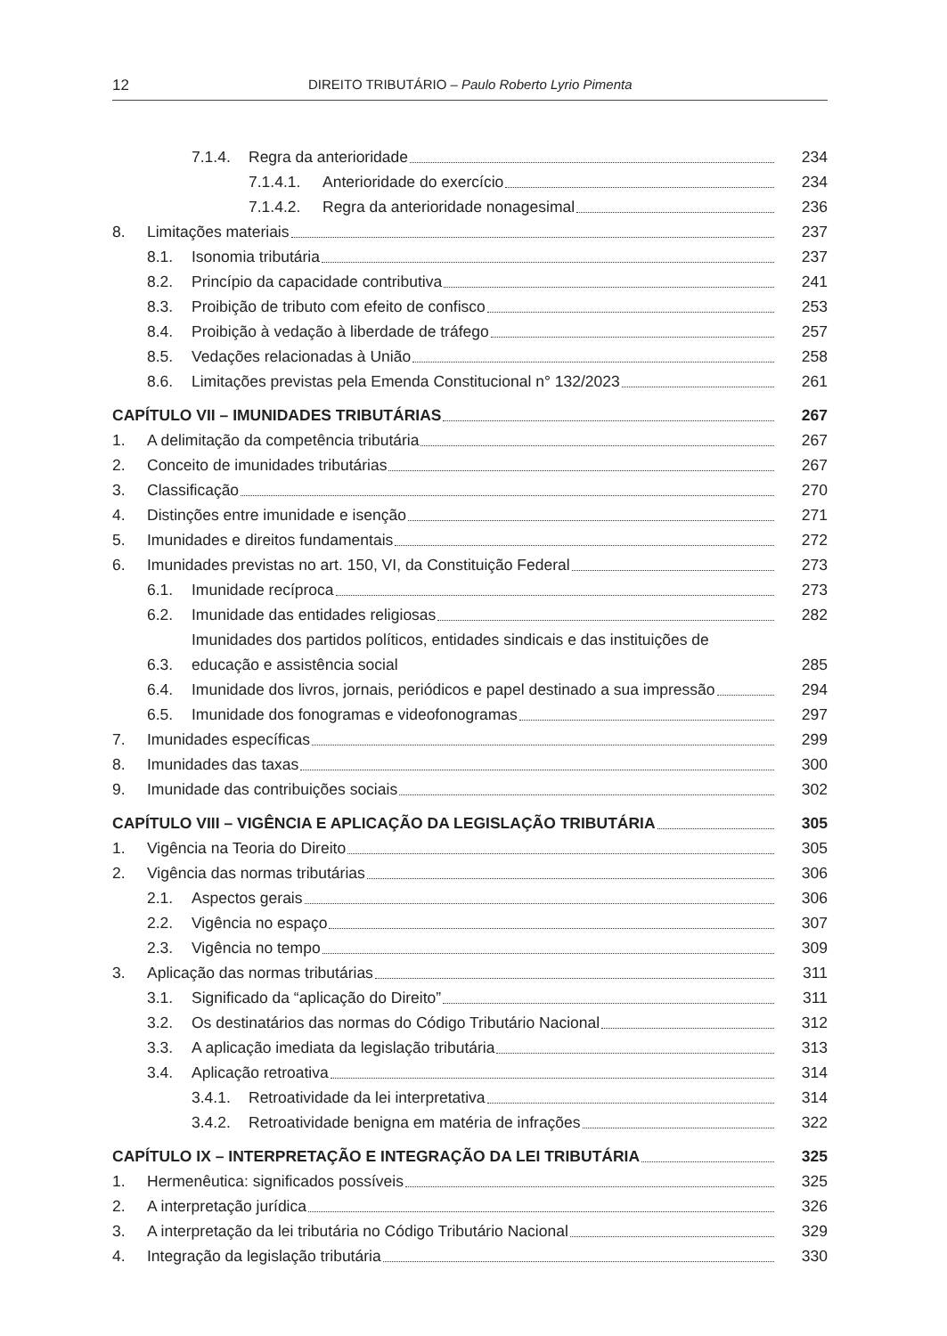12 DIREITO TRIBUTÁRIO – Paulo Roberto Lyrio Pimenta
7.1.4. Regra da anterioridade 234
7.1.4.1. Anterioridade do exercício 234
7.1.4.2. Regra da anterioridade nonagesimal 236
8. Limitações materiais 237
8.1. Isonomia tributária 237
8.2. Princípio da capacidade contributiva 241
8.3. Proibição de tributo com efeito de confisco 253
8.4. Proibição à vedação à liberdade de tráfego 257
8.5. Vedações relacionadas à União 258
8.6. Limitações previstas pela Emenda Constitucional n° 132/2023 261
CAPÍTULO VII – IMUNIDADES TRIBUTÁRIAS 267
1. A delimitação da competência tributária 267
2. Conceito de imunidades tributárias 267
3. Classificação 270
4. Distinções entre imunidade e isenção 271
5. Imunidades e direitos fundamentais 272
6. Imunidades previstas no art. 150, VI, da Constituição Federal 273
6.1. Imunidade recíproca 273
6.2. Imunidade das entidades religiosas 282
6.3. Imunidades dos partidos políticos, entidades sindicais e das instituições de educação e assistência social 285
6.4. Imunidade dos livros, jornais, periódicos e papel destinado a sua impressão 294
6.5. Imunidade dos fonogramas e videofonogramas 297
7. Imunidades específicas 299
8. Imunidades das taxas 300
9. Imunidade das contribuições sociais 302
CAPÍTULO VIII – VIGÊNCIA E APLICAÇÃO DA LEGISLAÇÃO TRIBUTÁRIA 305
1. Vigência na Teoria do Direito 305
2. Vigência das normas tributárias 306
2.1. Aspectos gerais 306
2.2. Vigência no espaço 307
2.3. Vigência no tempo 309
3. Aplicação das normas tributárias 311
3.1. Significado da “aplicação do Direito” 311
3.2. Os destinatários das normas do Código Tributário Nacional 312
3.3. A aplicação imediata da legislação tributária 313
3.4. Aplicação retroativa 314
3.4.1. Retroatividade da lei interpretativa 314
3.4.2. Retroatividade benigna em matéria de infrações 322
CAPÍTULO IX – INTERPRETAÇÃO E INTEGRAÇÃO DA LEI TRIBUTÁRIA 325
1. Hermenêutica: significados possíveis 325
2. A interpretação jurídica 326
3. A interpretação da lei tributária no Código Tributário Nacional 329
4. Integração da legislação tributária 330